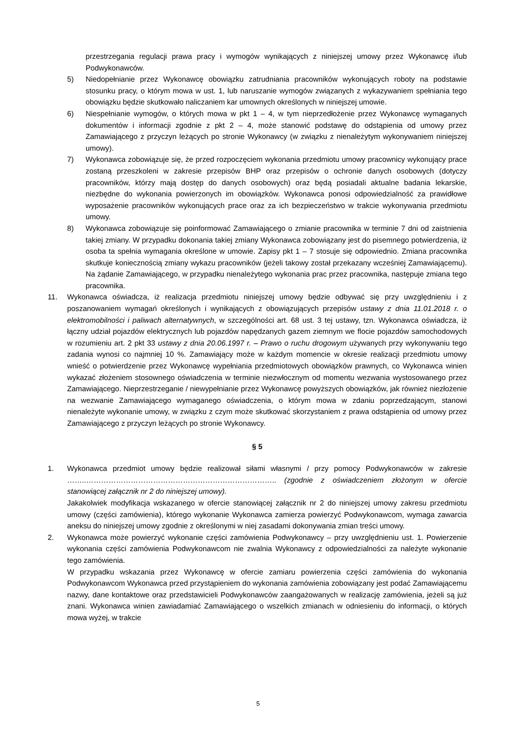przestrzegania regulacji prawa pracy i wymogów wynikających z niniejszej umowy przez Wykonawcę i/lub Podwykonawców.
5) Niedopełnianie przez Wykonawcę obowiązku zatrudniania pracowników wykonujących roboty na podstawie stosunku pracy, o którym mowa w ust. 1, lub naruszanie wymogów związanych z wykazywaniem spełniania tego obowiązku będzie skutkowało naliczaniem kar umownych określonych w niniejszej umowie.
6) Niespełnianie wymogów, o których mowa w pkt 1 – 4, w tym nieprzedłożenie przez Wykonawcę wymaganych dokumentów i informacji zgodnie z pkt 2 – 4, może stanowić podstawę do odstąpienia od umowy przez Zamawiającego z przyczyn leżących po stronie Wykonawcy (w związku z nienależytym wykonywaniem niniejszej umowy).
7) Wykonawca zobowiązuje się, że przed rozpoczęciem wykonania przedmiotu umowy pracownicy wykonujący prace zostaną przeszkoleni w zakresie przepisów BHP oraz przepisów o ochronie danych osobowych (dotyczy pracowników, którzy mają dostęp do danych osobowych) oraz będą posiadali aktualne badania lekarskie, niezbędne do wykonania powierzonych im obowiązków. Wykonawca ponosi odpowiedzialność za prawidłowe wyposażenie pracowników wykonujących prace oraz za ich bezpieczeństwo w trakcie wykonywania przedmiotu umowy.
8) Wykonawca zobowiązuje się poinformować Zamawiającego o zmianie pracownika w terminie 7 dni od zaistnienia takiej zmiany. W przypadku dokonania takiej zmiany Wykonawca zobowiązany jest do pisemnego potwierdzenia, iż osoba ta spełnia wymagania określone w umowie. Zapisy pkt 1 – 7 stosuje się odpowiednio. Zmiana pracownika skutkuje koniecznością zmiany wykazu pracowników (jeżeli takowy został przekazany wcześniej Zamawiającemu). Na żądanie Zamawiającego, w przypadku nienależytego wykonania prac przez pracownika, następuje zmiana tego pracownika.
11. Wykonawca oświadcza, iż realizacja przedmiotu niniejszej umowy będzie odbywać się przy uwzględnieniu i z poszanowaniem wymagań określonych i wynikających z obowiązujących przepisów ustawy z dnia 11.01.2018 r. o elektromobilności i paliwach alternatywnych, w szczególności art. 68 ust. 3 tej ustawy, tzn. Wykonawca oświadcza, iż łączny udział pojazdów elektrycznych lub pojazdów napędzanych gazem ziemnym we flocie pojazdów samochodowych w rozumieniu art. 2 pkt 33 ustawy z dnia 20.06.1997 r. – Prawo o ruchu drogowym używanych przy wykonywaniu tego zadania wynosi co najmniej 10 %. Zamawiający może w każdym momencie w okresie realizacji przedmiotu umowy wnieść o potwierdzenie przez Wykonawcę wypełniania przedmiotowych obowiązków prawnych, co Wykonawca winien wykazać złożeniem stosownego oświadczenia w terminie niezwłocznym od momentu wezwania wystosowanego przez Zamawiającego. Nieprzestrzeganie / niewypełnianie przez Wykonawcę powyższych obowiązków, jak również niezłożenie na wezwanie Zamawiającego wymaganego oświadczenia, o którym mowa w zdaniu poprzedzającym, stanowi nienależyte wykonanie umowy, w związku z czym może skutkować skorzystaniem z prawa odstąpienia od umowy przez Zamawiającego z przyczyn leżących po stronie Wykonawcy.
§ 5
1. Wykonawca przedmiot umowy będzie realizował siłami własnymi / przy pomocy Podwykonawców w zakresie ……..………………………………………………………………….. (zgodnie z oświadczeniem złożonym w ofercie stanowiącej załącznik nr 2 do niniejszej umowy).
Jakakolwiek modyfikacja wskazanego w ofercie stanowiącej załącznik nr 2 do niniejszej umowy zakresu przedmiotu umowy (części zamówienia), którego wykonanie Wykonawca zamierza powierzyć Podwykonawcom, wymaga zawarcia aneksu do niniejszej umowy zgodnie z określonymi w niej zasadami dokonywania zmian treści umowy.
2. Wykonawca może powierzyć wykonanie części zamówienia Podwykonawcy – przy uwzględnieniu ust. 1. Powierzenie wykonania części zamówienia Podwykonawcom nie zwalnia Wykonawcy z odpowiedzialności za należyte wykonanie tego zamówienia.
W przypadku wskazania przez Wykonawcę w ofercie zamiaru powierzenia części zamówienia do wykonania Podwykonawcom Wykonawca przed przystąpieniem do wykonania zamówienia zobowiązany jest podać Zamawiającemu nazwy, dane kontaktowe oraz przedstawicieli Podwykonawców zaangażowanych w realizację zamówienia, jeżeli są już znani. Wykonawca winien zawiadamiać Zamawiającego o wszelkich zmianach w odniesieniu do informacji, o których mowa wyżej, w trakcie
5